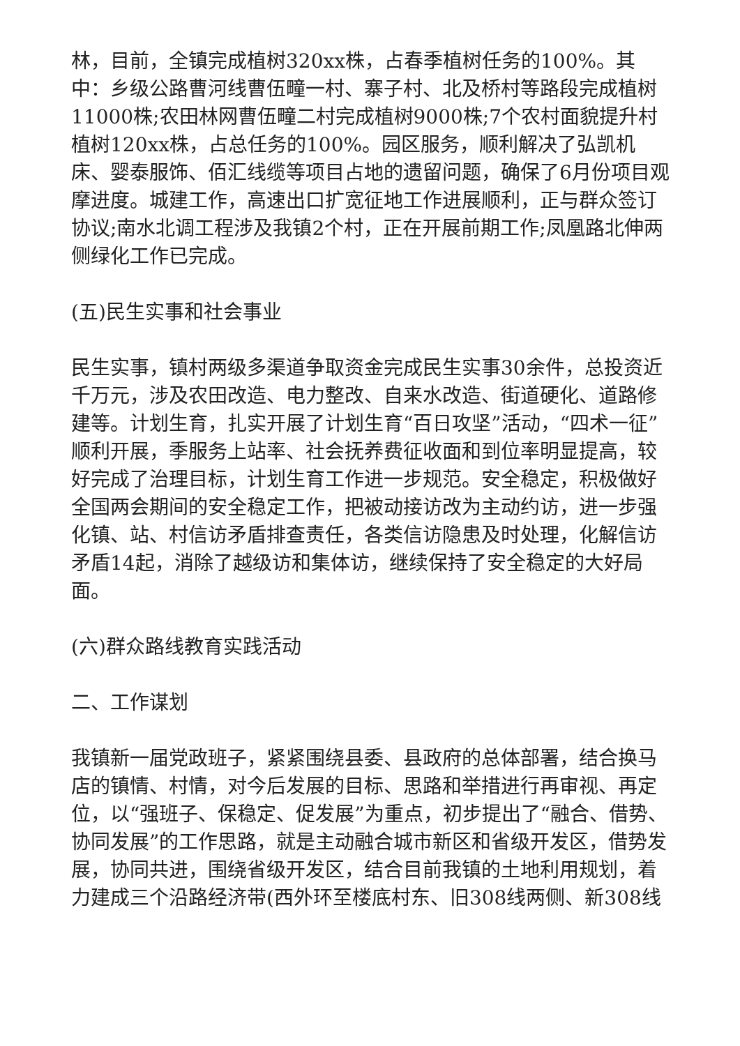林，目前，全镇完成植树320xx株，占春季植树任务的100%。其中：乡级公路曹河线曹伍疃一村、寨子村、北及桥村等路段完成植树11000株;农田林网曹伍疃二村完成植树9000株;7个农村面貌提升村植树120xx株，占总任务的100%。园区服务，顺利解决了弘凯机床、婴泰服饰、佰汇线缆等项目占地的遗留问题，确保了6月份项目观摩进度。城建工作，高速出口扩宽征地工作进展顺利，正与群众签订协议;南水北调工程涉及我镇2个村，正在开展前期工作;凤凰路北伸两侧绿化工作已完成。
(五)民生实事和社会事业
民生实事，镇村两级多渠道争取资金完成民生实事30余件，总投资近千万元，涉及农田改造、电力整改、自来水改造、街道硬化、道路修建等。计划生育，扎实开展了计划生育“百日攻坚”活动，“四术一征”顺利开展，季服务上站率、社会抚养费征收面和到位率明显提高，较好完成了治理目标，计划生育工作进一步规范。安全稳定，积极做好全国两会期间的安全稳定工作，把被动接访改为主动约访，进一步强化镇、站、村信访矛盾排查责任，各类信访隐患及时处理，化解信访矛盾14起，消除了越级访和集体访，继续保持了安全稳定的大好局面。
(六)群众路线教育实践活动
二、工作谋划
我镇新一届党政班子，紧紧围绕县委、县政府的总体部署，结合换马店的镇情、村情，对今后发展的目标、思路和举措进行再审视、再定位，以“强班子、保稳定、促发展”为重点，初步提出了“融合、借势、协同发展”的工作思路，就是主动融合城市新区和省级开发区，借势发展，协同共进，围绕省级开发区，结合目前我镇的土地利用规划，着力建成三个沿路经济带(西外环至楼底村东、旧308线两侧、新308线